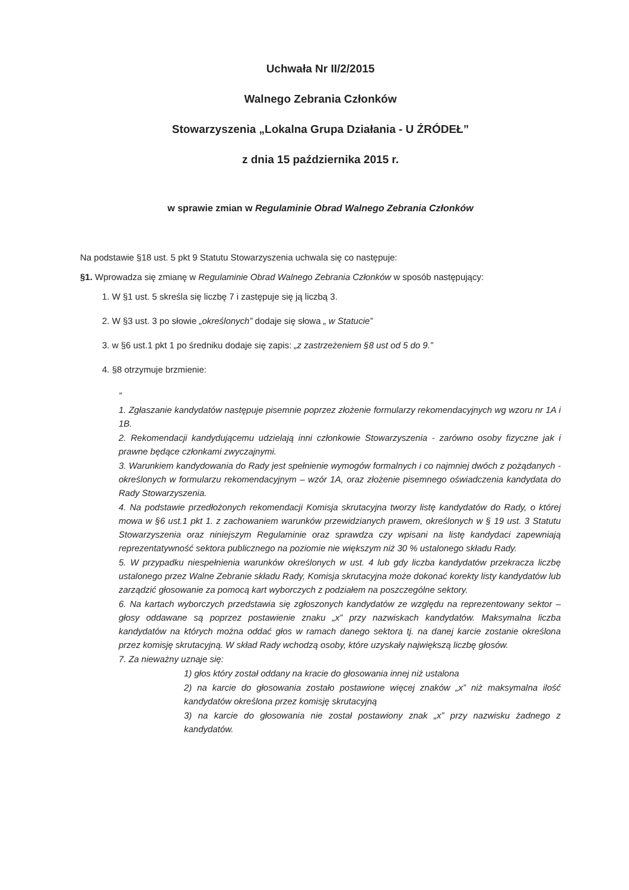Uchwała Nr II/2/2015
Walnego Zebrania Członków
Stowarzyszenia „Lokalna Grupa Działania - U ŹRÓDEŁ”
z dnia 15 października 2015 r.
w sprawie zmian w Regulaminie Obrad Walnego Zebrania Członków
Na podstawie §18 ust. 5 pkt 9 Statutu Stowarzyszenia uchwala się co następuje:
§1. Wprowadza się zmianę w Regulaminie Obrad Walnego Zebrania Członków w sposób następujący:
1. W §1 ust. 5 skreśla się liczbę 7 i zastępuje się ją liczbą 3.
2. W §3 ust. 3 po słowie „określonych” dodaje się słowa „ w Statucie”
3. w §6 ust.1 pkt 1 po średniku dodaje się zapis: „z zastrzeżeniem §8 ust od 5 do 9.”
4. §8 otrzymuje brzmienie:
”
1. Zgłaszanie kandydatów następuje pisemnie poprzez złożenie formularzy rekomendacyjnych wg wzoru nr 1A i 1B.
2. Rekomendacji kandydującemu udzielają inni członkowie Stowarzyszenia - zarówno osoby fizyczne jak i prawne będące członkami zwyczajnymi.
3. Warunkiem kandydowania do Rady jest spełnienie wymogów formalnych i co najmniej dwóch z pożądanych - określonych w formularzu rekomendacyjnym – wzór 1A, oraz złożenie pisemnego oświadczenia kandydata do Rady Stowarzyszenia.
4. Na podstawie przedłożonych rekomendacji Komisja skrutacyjna tworzy listę kandydatów do Rady, o której mowa w §6 ust.1 pkt 1. z zachowaniem warunków przewidzianych prawem, określonych w § 19 ust. 3 Statutu Stowarzyszenia oraz niniejszym Regulaminie oraz sprawdza czy wpisani na listę kandydaci zapewniają reprezentatywność sektora publicznego na poziomie nie większym niż 30 % ustalonego składu Rady.
5. W przypadku niespełnienia warunków określonych w ust. 4 lub gdy liczba kandydatów przekracza liczbę ustalonego przez Walne Zebranie składu Rady, Komisja skrutacyjna może dokonać korekty listy kandydatów lub zarządzić głosowanie za pomocą kart wyborczych z podziałem na poszczególne sektory.
6. Na kartach wyborczych przedstawia się zgłoszonych kandydatów ze względu na reprezentowany sektor – głosy oddawane są poprzez postawienie znaku „x” przy nazwiskach kandydatów. Maksymalna liczba kandydatów na których można oddać głos w ramach danego sektora tj. na danej karcie zostanie określona przez komisję skrutacyjną. W skład Rady wchodzą osoby, które uzyskały największą liczbę głosów.
7. Za nieważny uznaje się:
1) głos który został oddany na kracie do głosowania innej niż ustalona
2) na karcie do głosowania zostało postawione więcej znaków „x” niż maksymalna ilość kandydatów określona przez komisję skrutacyjną
3) na karcie do głosowania nie został postawiony znak „x” przy nazwisku żadnego z kandydatów.